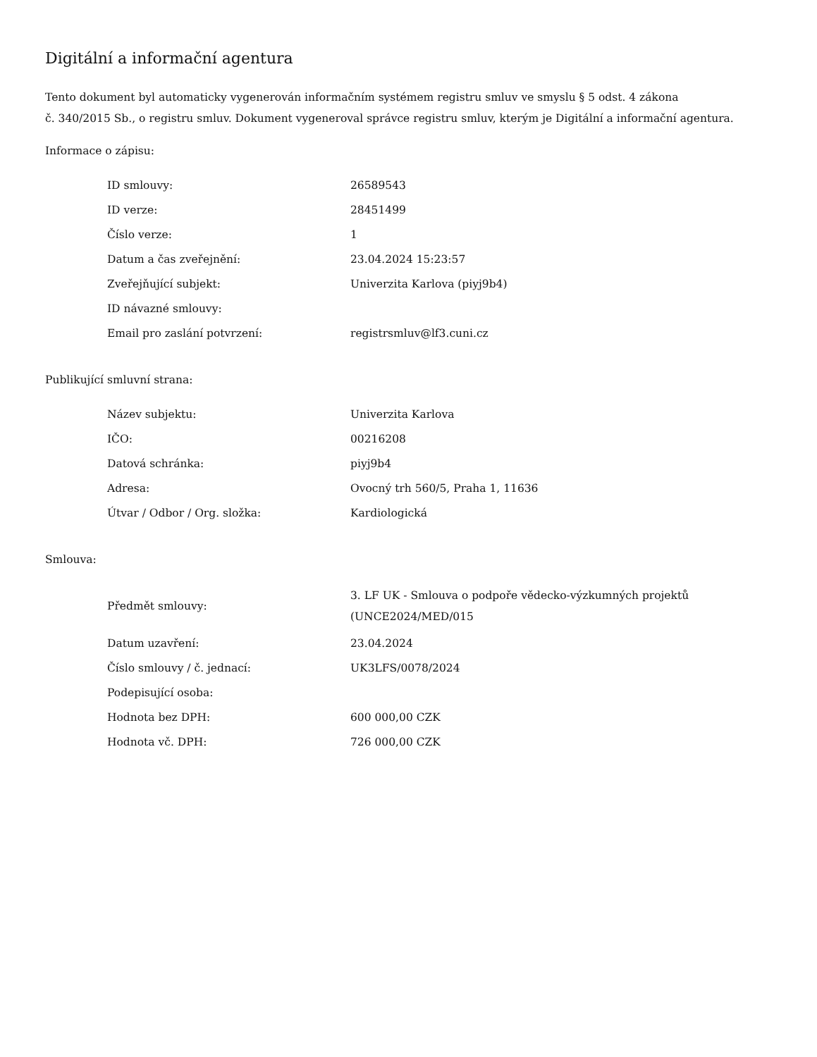Digitální a informační agentura
Tento dokument byl automaticky vygenerován informačním systémem registru smluv ve smyslu § 5 odst. 4 zákona
č. 340/2015 Sb., o registru smluv. Dokument vygeneroval správce registru smluv, kterým je Digitální a informační agentura.
Informace o zápisu:
| ID smlouvy: | 26589543 |
| ID verze: | 28451499 |
| Číslo verze: | 1 |
| Datum a čas zveřejnění: | 23.04.2024 15:23:57 |
| Zveřejňující subjekt: | Univerzita Karlova (piyj9b4) |
| ID návazné smlouvy: | |
| Email pro zaslání potvrzení: | registrsmluv@lf3.cuni.cz |
Publikující smluvní strana:
| Název subjektu: | Univerzita Karlova |
| IČO: | 00216208 |
| Datová schránka: | piyj9b4 |
| Adresa: | Ovocný trh 560/5, Praha 1, 11636 |
| Útvar / Odbor / Org. složka: | Kardiologická |
Smlouva:
| Předmět smlouvy: | 3. LF UK - Smlouva o podpoře vědecko-výzkumných projektů (UNCE2024/MED/015 |
| Datum uzavření: | 23.04.2024 |
| Číslo smlouvy / č. jednací: | UK3LFS/0078/2024 |
| Podepisující osoba: | |
| Hodnota bez DPH: | 600 000,00 CZK |
| Hodnota vč. DPH: | 726 000,00 CZK |